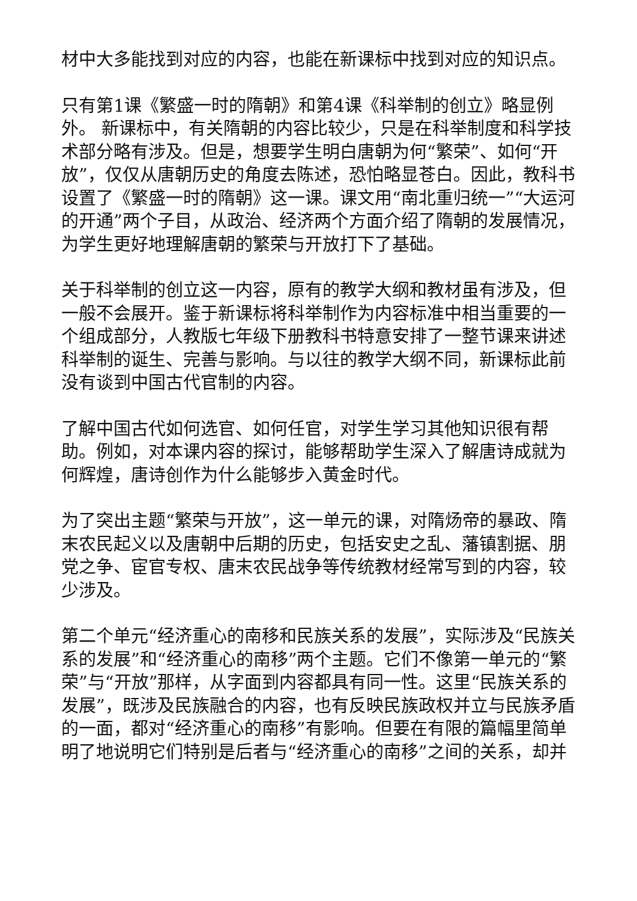材中大多能找到对应的内容，也能在新课标中找到对应的知识点。
只有第1课《繁盛一时的隋朝》和第4课《科举制的创立》略显例外。 新课标中，有关隋朝的内容比较少，只是在科举制度和科学技术部分略有涉及。但是，想要学生明白唐朝为何“繁荣”、如何“开放”，仅仅从唐朝历史的角度去陈述，恐怕略显苍白。因此，教科书设置了《繁盛一时的隋朝》这一课。课文用“南北重归统一”“大运河的开通”两个子目，从政治、经济两个方面介绍了隋朝的发展情况，为学生更好地理解唐朝的繁荣与开放打下了基础。
关于科举制的创立这一内容，原有的教学大纲和教材虽有涉及，但一般不会展开。鉴于新课标将科举制作为内容标准中相当重要的一个组成部分，人教版七年级下册教科书特意安排了一整节课来讲述科举制的诞生、完善与影响。与以往的教学大纲不同，新课标此前没有谈到中国古代官制的内容。
了解中国古代如何选官、如何任官，对学生学习其他知识很有帮助。例如，对本课内容的探讨，能够帮助学生深入了解唐诗成就为何辉煌，唐诗创作为什么能够步入黄金时代。
为了突出主题“繁荣与开放”，这一单元的课，对隋炀帝的暴政、隋末农民起义以及唐朝中后期的历史，包括安史之乱、藩镇割据、朋党之争、宦官专权、唐末农民战争等传统教材经常写到的内容，较少涉及。
第二个单元“经济重心的南移和民族关系的发展”，实际涉及“民族关系的发展”和“经济重心的南移”两个主题。它们不像第一单元的“繁荣”与“开放”那样，从字面到内容都具有同一性。这里“民族关系的发展”，既涉及民族融合的内容，也有反映民族政权并立与民族矛盾的一面，都对“经济重心的南移”有影响。但要在有限的篇幅里简单明了地说明它们特别是后者与“经济重心的南移”之间的关系，却并